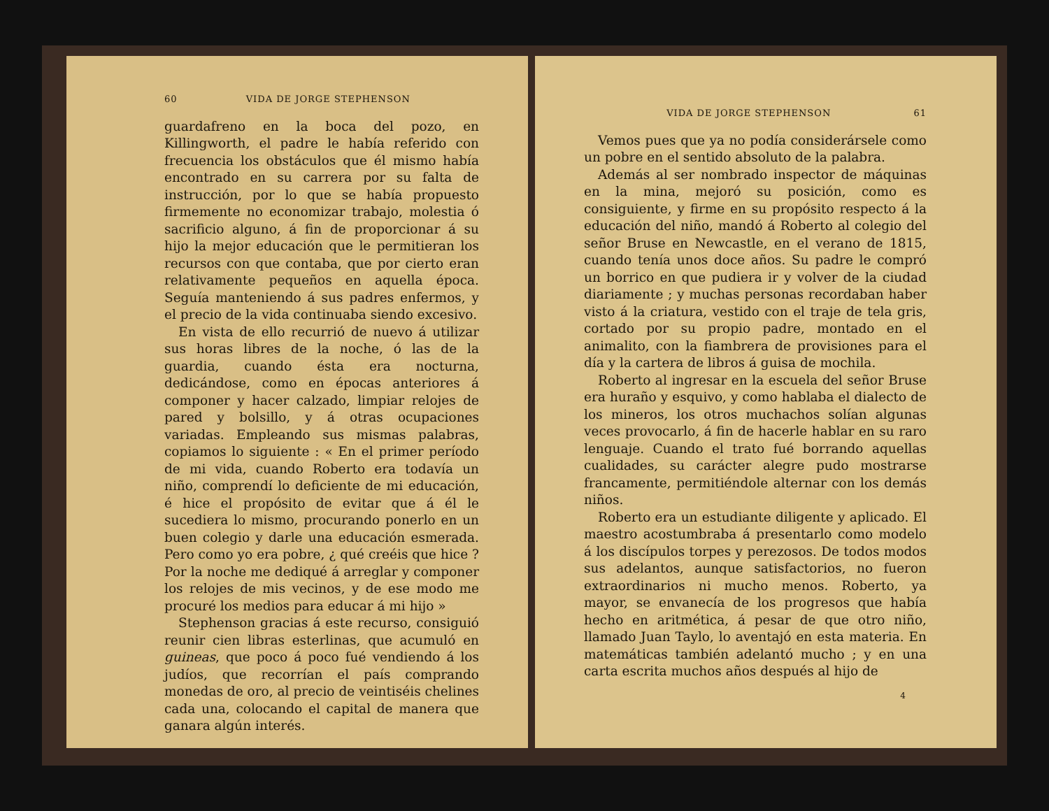60 VIDA DE JORGE STEPHENSON
guardafreno en la boca del pozo, en Killingworth, el padre le había referido con frecuencia los obstáculos que él mismo había encontrado en su carrera por su falta de instrucción, por lo que se había propuesto firmemente no economizar trabajo, molestia ó sacrificio alguno, á fin de proporcionar á su hijo la mejor educación que le permitieran los recursos con que contaba, que por cierto eran relativamente pequeños en aquella época. Seguía manteniendo á sus padres enfermos, y el precio de la vida continuaba siendo excesivo.
En vista de ello recurrió de nuevo á utilizar sus horas libres de la noche, ó las de la guardia, cuando ésta era nocturna, dedicándose, como en épocas anteriores á componer y hacer calzado, limpiar relojes de pared y bolsillo, y á otras ocupaciones variadas. Empleando sus mismas palabras, copiamos lo siguiente : « En el primer período de mi vida, cuando Roberto era todavía un niño, comprendí lo deficiente de mi educación, é hice el propósito de evitar que á él le sucediera lo mismo, procurando ponerlo en un buen colegio y darle una educación esmerada. Pero como yo era pobre, ¿ qué creéis que hice ? Por la noche me dediqué á arreglar y componer los relojes de mis vecinos, y de ese modo me procuré los medios para educar á mi hijo »
Stephenson gracias á este recurso, consiguió reunir cien libras esterlinas, que acumuló en guineas, que poco á poco fué vendiendo á los judíos, que recorrían el país comprando monedas de oro, al precio de veintiséis chelines cada una, colocando el capital de manera que ganara algún interés.
VIDA DE JORGE STEPHENSON 61
Vemos pues que ya no podía considerársele como un pobre en el sentido absoluto de la palabra.
Además al ser nombrado inspector de máquinas en la mina, mejoró su posición, como es consiguiente, y firme en su propósito respecto á la educación del niño, mandó á Roberto al colegio del señor Bruse en Newcastle, en el verano de 1815, cuando tenía unos doce años. Su padre le compró un borrico en que pudiera ir y volver de la ciudad diariamente ; y muchas personas recordaban haber visto á la criatura, vestido con el traje de tela gris, cortado por su propio padre, montado en el animalito, con la fiambrera de provisiones para el día y la cartera de libros á guisa de mochila.
Roberto al ingresar en la escuela del señor Bruse era huraño y esquivo, y como hablaba el dialecto de los mineros, los otros muchachos solían algunas veces provocarlo, á fin de hacerle hablar en su raro lenguaje. Cuando el trato fué borrando aquellas cualidades, su carácter alegre pudo mostrarse francamente, permitiéndole alternar con los demás niños.
Roberto era un estudiante diligente y aplicado. El maestro acostumbraba á presentarlo como modelo á los discípulos torpes y perezosos. De todos modos sus adelantos, aunque satisfactorios, no fueron extraordinarios ni mucho menos. Roberto, ya mayor, se envanecía de los progresos que había hecho en aritmética, á pesar de que otro niño, llamado Juan Taylo, lo aventajó en esta materia. En matemáticas también adelantó mucho ; y en una carta escrita muchos años después al hijo de
4